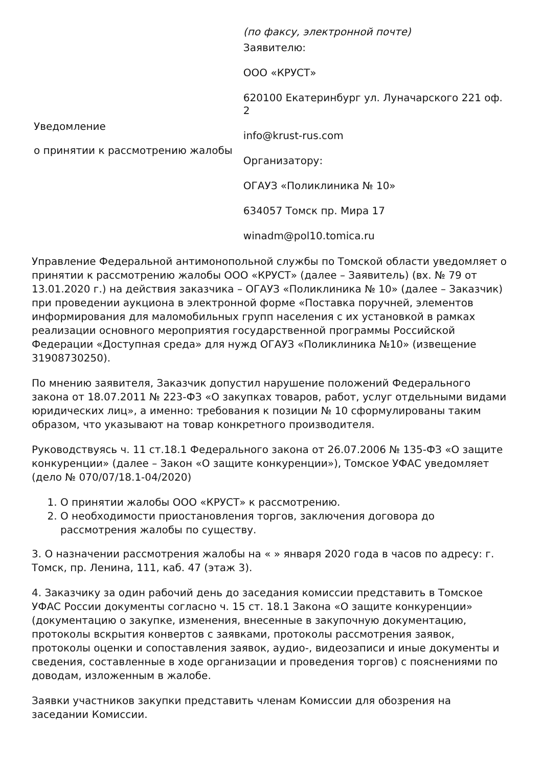Уведомление
о принятии к рассмотрению жалобы
(по факсу, электронной почте)
Заявителю:
ООО «КРУСТ»
620100 Екатеринбург ул. Луначарского 221 оф. 2
info@krust-rus.com
Организатору:
ОГАУЗ «Поликлиника № 10»
634057 Томск пр. Мира 17
winadm@pol10.tomica.ru
Управление Федеральной антимонопольной службы по Томской области уведомляет о принятии к рассмотрению жалобы ООО «КРУСТ» (далее – Заявитель) (вх. № 79 от 13.01.2020 г.) на действия заказчика – ОГАУЗ «Поликлиника № 10» (далее – Заказчик) при проведении аукциона в электронной форме «Поставка поручней, элементов информирования для маломобильных групп населения с их установкой в рамках реализации основного мероприятия государственной программы Российской Федерации «Доступная среда» для нужд ОГАУЗ «Поликлиника №10» (извещение 31908730250).
По мнению заявителя, Заказчик допустил нарушение положений Федерального закона от 18.07.2011 № 223-ФЗ «О закупках товаров, работ, услуг отдельными видами юридических лиц», а именно: требования к позиции № 10 сформулированы таким образом, что указывают на товар конкретного производителя.
Руководствуясь ч. 11 ст.18.1 Федерального закона от 26.07.2006 № 135-ФЗ «О защите конкуренции» (далее – Закон «О защите конкуренции»), Томское УФАС уведомляет (дело № 070/07/18.1-04/2020)
1. О принятии жалобы ООО «КРУСТ» к рассмотрению.
2. О необходимости приостановления торгов, заключения договора до рассмотрения жалобы по существу.
3. О назначении рассмотрения жалобы на « » января 2020 года в часов по адресу: г. Томск, пр. Ленина, 111, каб. 47 (этаж 3).
4. Заказчику за один рабочий день до заседания комиссии представить в Томское УФАС России документы согласно ч. 15 ст. 18.1 Закона «О защите конкуренции» (документацию о закупке, изменения, внесенные в закупочную документацию, протоколы вскрытия конвертов с заявками, протоколы рассмотрения заявок, протоколы оценки и сопоставления заявок, аудио-, видеозаписи и иные документы и сведения, составленные в ходе организации и проведения торгов) с пояснениями по доводам, изложенным в жалобе.
Заявки участников закупки представить членам Комиссии для обозрения на заседании Комиссии.